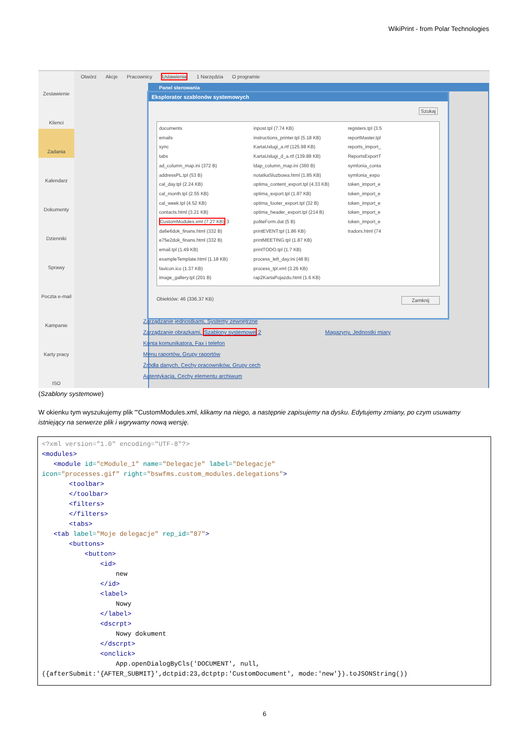WikiPrint - from Polar Technologies
Zestawienie
Klienci
Zadania
Kalendarz
Dokumenty
Dzienniki
Sprawy
Poczta e-mail
Kampanie
Karty pracy
ISO
Otwórz Akcje Pracownicy Ustawienia 1 Narzędzia O programie
Panel sterowania
Eksplorator szablonów systemowych
Szukaj
documents
emails
sync
tabs
ad_column_map.ini (372 B)
addressPL.tpl (53 B)
cal_day.tpl (2.24 KB)
cal_month.tpl (2.55 KB)
cal_week.tpl (4.52 KB)
contacts.html (3.21 KB)
CustomModules.xml (7.27 KB) 3
da6e6dok_finans.html (332 B)
e75e2dok_finans.html (332 B)
email.tpl (1.49 KB)
exampleTemplate.html (1.18 KB)
favicon.ico (1.37 KB)
image_gallery.tpl (201 B)
inpost.tpl (7.74 KB)
instructions_printer.tpl (5.18 KB)
KartaUslugi_a.rtf (125.98 KB)
KartaUslugi_d_a.rtf (139.88 KB)
ldap_column_map.ini (360 B)
notatkaSluzbowa.html (1.85 KB)
optima_content_export.tpl (4.33 KB)
optima_export.tpl (1.87 KB)
optima_footer_export.tpl (32 B)
optima_header_export.tpl (214 B)
politeForm.dat (5 B)
printEVENT.tpl (1.86 KB)
printMEETING.tpl (1.87 KB)
printTODO.tpl (1.7 KB)
process_left_day.ini (48 B)
process_tpl.xml (3.26 KB)
rap2KartaPojazdu.html (1.6 KB)
registers.tpl (3.5
reportMaster.tpl
reports_import_
ReportsExportT
symfonia_conta
symfonia_expo
token_import_e
token_import_e
token_import_e
token_import_e
token_import_e
tradors.html (74
Obiektów: 46 (336.37 KB) Zamknij
Zarządzanie jednostkami, Systemy zewnętrzne
Zarządzanie obrazkami, Szablony systemowe 2
Konta komunikatora, Fax i telefon
Menu raportów, Grupy raportów
Źródła danych, Cechy pracowników, Grupy cech
Autentykacja, Cechy elementu archiwum
Magazyny, Jednostki miary
(Szablony systemowe)
W okienku tym wyszukujemy plik "'CustomModules.xml, klikamy na niego, a następnie zapisujemy na dysku. Edytujemy zmiany, po czym usuwamy istniejący na serwerze plik i wgrywamy nową wersję.
<?xml version="1.0" encoding="UTF-8"?>
<modules>
   <module id="cModule_1" name="Delegacje" label="Delegacje"
icon="processes.gif" right="bswfms.custom_modules.delegations">
       <toolbar>
       </toolbar>
       <filters>
       </filters>
       <tabs>
   <tab label="Moje delegacje" rep_id="87">
       <buttons>
           <button>
               <id>
                   new
               </id>
               <label>
                   Nowy
               </label>
               <dscrpt>
                   Nowy dokument
               </dscrpt>
               <onclick>
                   App.openDialogByCls('DOCUMENT', null,
({afterSubmit:'{AFTER_SUBMIT}',dctpid:23,dctptp:'CustomDocument', mode:'new'}).toJSONString())
6